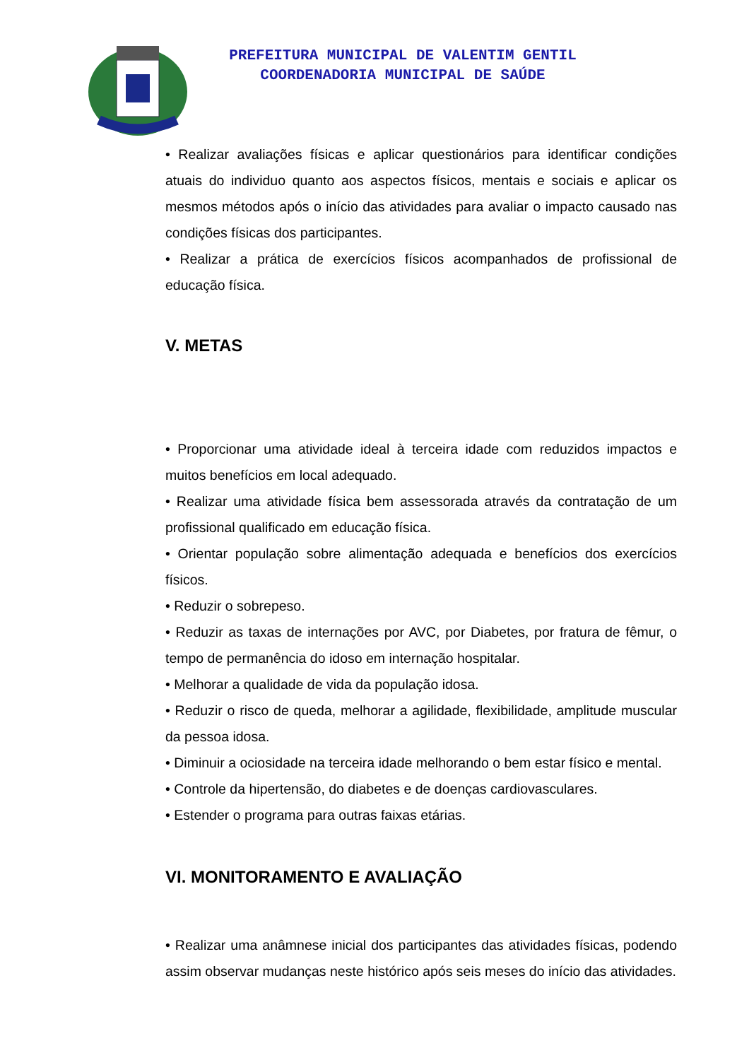PREFEITURA MUNICIPAL DE VALENTIM GENTIL
COORDENADORIA MUNICIPAL DE SAÚDE
• Realizar avaliações físicas e aplicar questionários para identificar condições atuais do individuo quanto aos aspectos físicos, mentais e sociais e aplicar os mesmos métodos após o início das atividades para avaliar o impacto causado nas condições físicas dos participantes.
• Realizar a prática de exercícios físicos acompanhados de profissional de educação física.
V. METAS
• Proporcionar uma atividade ideal à terceira idade com reduzidos impactos e muitos benefícios em local adequado.
• Realizar uma atividade física bem assessorada através da contratação de um profissional qualificado em educação física.
• Orientar população sobre alimentação adequada e benefícios dos exercícios físicos.
• Reduzir o sobrepeso.
• Reduzir as taxas de internações por AVC, por Diabetes, por fratura de fêmur, o tempo de permanência do idoso em internação hospitalar.
• Melhorar a qualidade de vida da população idosa.
• Reduzir o risco de queda, melhorar a agilidade, flexibilidade, amplitude muscular da pessoa idosa.
• Diminuir a ociosidade na terceira idade melhorando o bem estar físico e mental.
• Controle da hipertensão, do diabetes e de doenças cardiovasculares.
• Estender o programa para outras faixas etárias.
VI. MONITORAMENTO E AVALIAÇÃO
• Realizar uma anâmnese inicial dos participantes das atividades físicas, podendo assim observar mudanças neste histórico após seis meses do início das atividades.